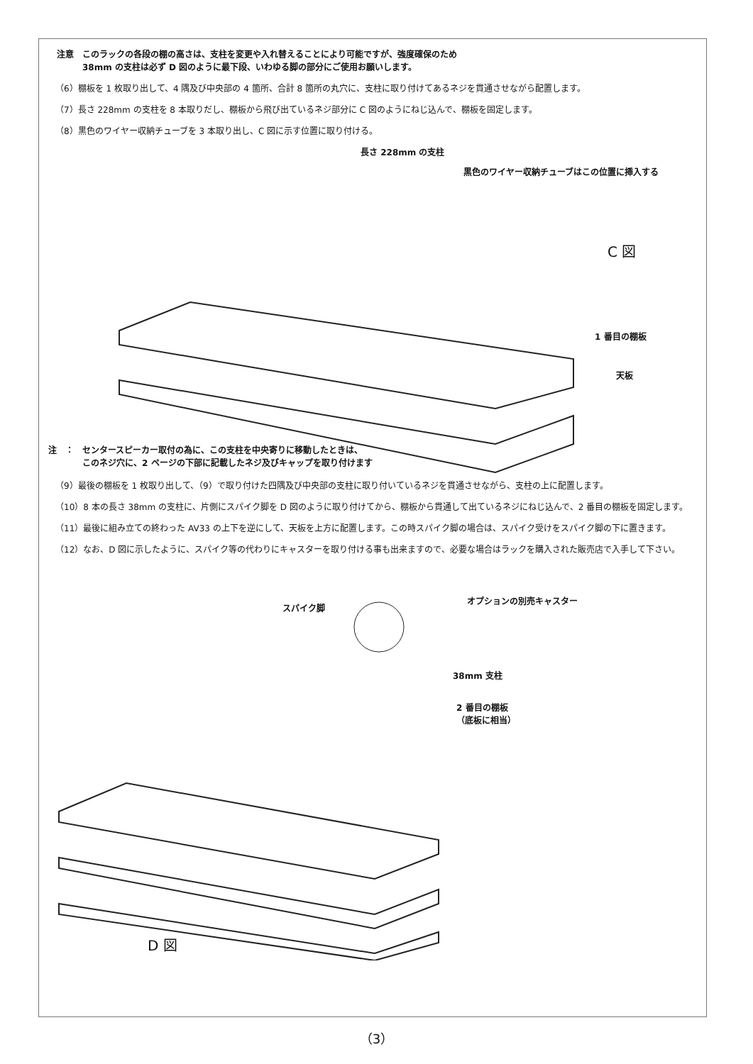注意　このラックの各段の棚の高さは、支柱を変更や入れ替えることにより可能ですが、強度確保のため
　　　38mm の支柱は必ず D 図のように最下段、いわゆる脚の部分にご使用お願いします。
（6）棚板を 1 枚取り出して、4 隅及び中央部の 4 箇所、合計 8 箇所の丸穴に、支柱に取り付けてあるネジを貫通させながら配置します。
（7）長さ 228mm の支柱を 8 本取りだし、棚板から飛び出ているネジ部分に C 図のようにねじ込んで、棚板を固定します。
（8）黒色のワイヤー収納チューブを 3 本取り出し、C 図に示す位置に取り付ける。
長さ 228mm の支柱
黒色のワイヤー収納チューブはこの位置に挿入する
C 図
1 番目の棚板
天板
注　：　センタースピーカー取付の為に、この支柱を中央寄りに移動したときは、
　　　　このネジ穴に、2 ページの下部に記載したネジ及びキャップを取り付けます
（9）最後の棚板を 1 枚取り出して、（9）で取り付けた四隅及び中央部の支柱に取り付いているネジを貫通させながら、支柱の上に配置します。
（10）8 本の長さ 38mm の支柱に、片側にスパイク脚を D 図のように取り付けてから、棚板から貫通して出ているネジにねじ込んで、2 番目の棚板を固定します。
（11）最後に組み立ての終わった AV33 の上下を逆にして、天板を上方に配置します。この時スパイク脚の場合は、スパイク受けをスパイク脚の下に置きます。
（12）なお、D 図に示したように、スパイク等の代わりにキャスターを取り付ける事も出来ますので、必要な場合はラックを購入された販売店で入手して下さい。
スパイク脚
オプションの別売キャスター
38mm 支柱
2 番目の棚板
（底板に相当）
D 図
（3）